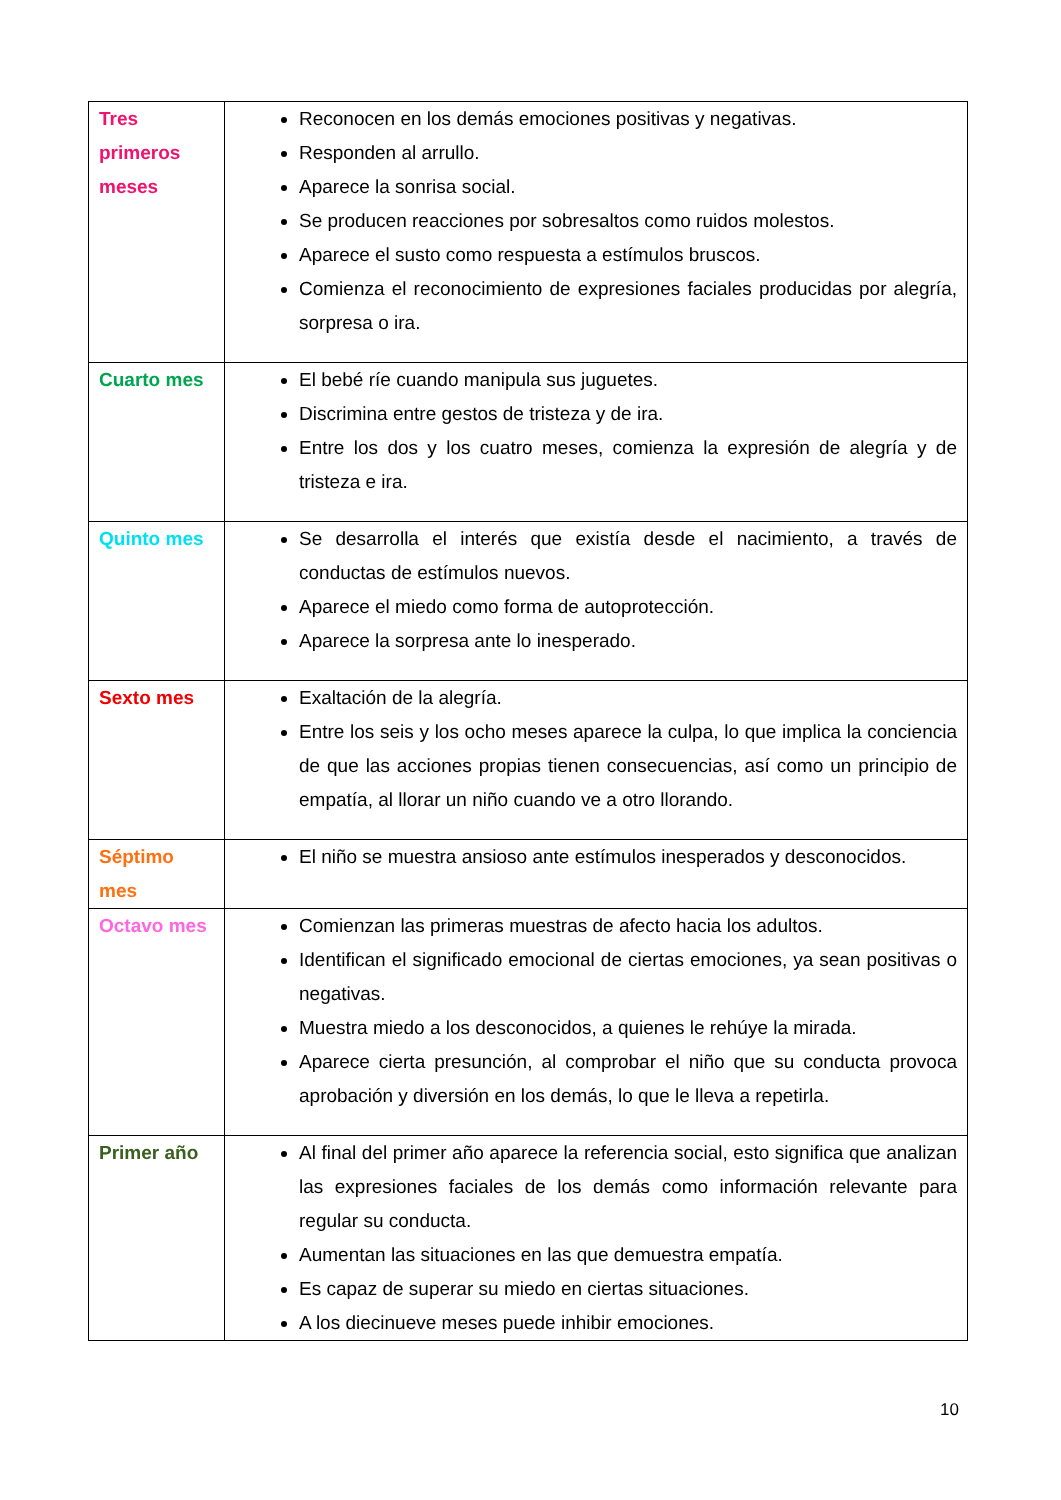| Tres primeros meses | Reconocen en los demás emociones positivas y negativas. Responden al arrullo. Aparece la sonrisa social. Se producen reacciones por sobresaltos como ruidos molestos. Aparece el susto como respuesta a estímulos bruscos. Comienza el reconocimiento de expresiones faciales producidas por alegría, sorpresa o ira. |
| Cuarto mes | El bebé ríe cuando manipula sus juguetes. Discrimina entre gestos de tristeza y de ira. Entre los dos y los cuatro meses, comienza la expresión de alegría y de tristeza e ira. |
| Quinto mes | Se desarrolla el interés que existía desde el nacimiento, a través de conductas de estímulos nuevos. Aparece el miedo como forma de autoprotección. Aparece la sorpresa ante lo inesperado. |
| Sexto mes | Exaltación de la alegría. Entre los seis y los ocho meses aparece la culpa, lo que implica la conciencia de que las acciones propias tienen consecuencias, así como un principio de empatía, al llorar un niño cuando ve a otro llorando. |
| Séptimo mes | El niño se muestra ansioso ante estímulos inesperados y desconocidos. |
| Octavo mes | Comienzan las primeras muestras de afecto hacia los adultos. Identifican el significado emocional de ciertas emociones, ya sean positivas o negativas. Muestra miedo a los desconocidos, a quienes le rehúye la mirada. Aparece cierta presunción, al comprobar el niño que su conducta provoca aprobación y diversión en los demás, lo que le lleva a repetirla. |
| Primer año | Al final del primer año aparece la referencia social, esto significa que analizan las expresiones faciales de los demás como información relevante para regular su conducta. Aumentan las situaciones en las que demuestra empatía. Es capaz de superar su miedo en ciertas situaciones. A los diecinueve meses puede inhibir emociones. |
10